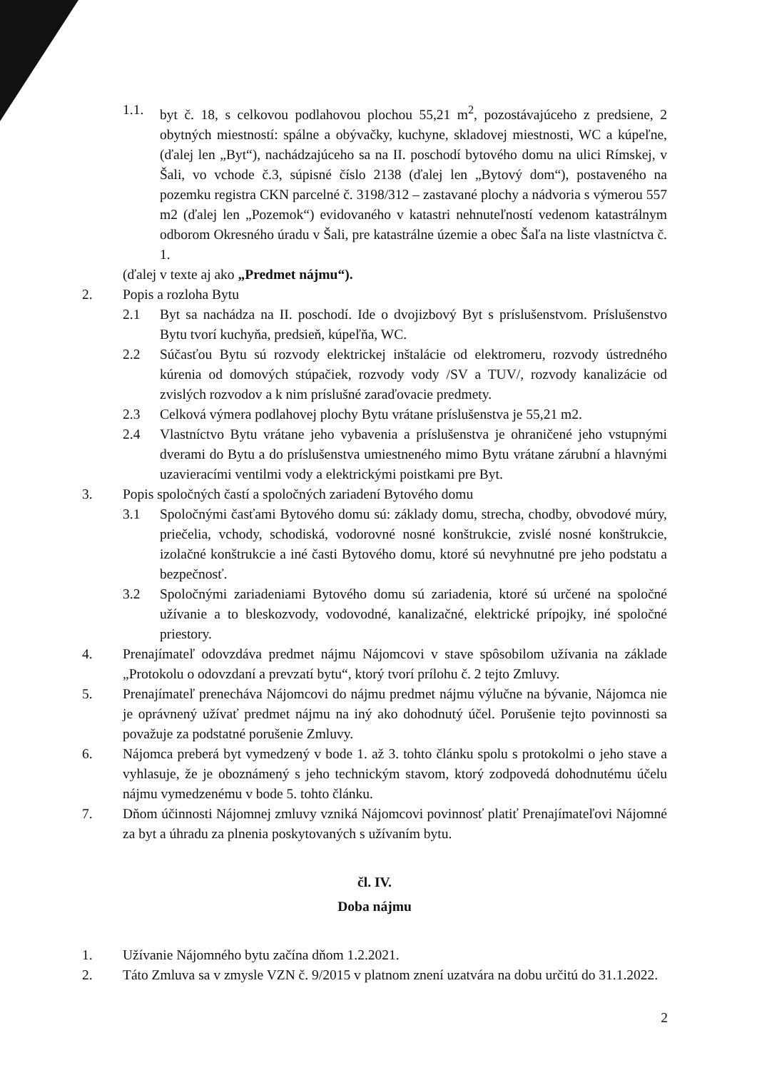1.1. byt č. 18, s celkovou podlahovou plochou 55,21 m<sup>2</sup>, pozostávajúceho z predsiene, 2 obytných miestností: spálne a obývačky, kuchyne, skladovej miestnosti, WC a kúpeľne, (ďalej len „Byt“), nachádzajúceho sa na II. poschodí bytového domu na ulici Rímskej, v Šali, vo vchode č.3, súpisné číslo 2138 (ďalej len „Bytový dom“), postaveného na pozemku registra CKN parcelné č. 3198/312 – zastavané plochy a nádvoria s výmerou 557 m2 (ďalej len „Pozemok“) evidovaného v katastri nehnuteľností vedenom katastrálnym odborom Okresného úradu v Šali, pre katastrálne územie a obec Šaľa na liste vlastníctva č. 1.
(ďalej v texte aj ako „Predmet nájmu“).
2. Popis a rozloha Bytu
2.1 Byt sa nachádza na II. poschodí. Ide o dvojizbový Byt s príslušenstvom. Príslušenstvo Bytu tvorí kuchyňa, predsieň, kúpeľňa, WC.
2.2 Súčasťou Bytu sú rozvody elektrickej inštalácie od elektromeru, rozvody ústredného kúrenia od domových stúpačiek, rozvody vody /SV a TUV/, rozvody kanalizácie od zvislých rozvodov a k nim príslušné zaraďovacie predmety.
2.3 Celková výmera podlahovej plochy Bytu vrátane príslušenstva je 55,21 m2.
2.4 Vlastníctvo Bytu vrátane jeho vybavenia a príslušenstva je ohraničené jeho vstupnými dverami do Bytu a do príslušenstva umiestneného mimo Bytu vrátane zárubní a hlavnými uzavieracími ventilmi vody a elektrickými poistkami pre Byt.
3. Popis spoločných častí a spoločných zariadení Bytového domu
3.1 Spoločnými časťami Bytového domu sú: základy domu, strecha, chodby, obvodové múry, priečelia, vchody, schodiská, vodorovné nosné konštrukcie, zvislé nosné konštrukcie, izolačné konštrukcie a iné časti Bytového domu, ktoré sú nevyhnutné pre jeho podstatu a bezpečnosť.
3.2 Spoločnými zariadeniami Bytového domu sú zariadenia, ktoré sú určené na spoločné užívanie a to bleskozvody, vodovodné, kanalizačné, elektrické prípojky, iné spoločné priestory.
4. Prenajímateľ odovzdáva predmet nájmu Nájomcovi v stave spôsobilom užívania na základe „Protokolu o odovzdaní a prevzatí bytu“, ktorý tvorí prílohu č. 2 tejto Zmluvy.
5. Prenajímateľ prenecháva Nájomcovi do nájmu predmet nájmu výlučne na bývanie, Nájomca nie je oprávnený užívať predmet nájmu na iný ako dohodnutý účel. Porušenie tejto povinnosti sa považuje za podstatné porušenie Zmluvy.
6. Nájomca preberá byt vymedzený v bode 1. až 3. tohto článku spolu s protokolmi o jeho stave a vyhlasuje, že je oboznámený s jeho technickým stavom, ktorý zodpovedá dohodnutému účelu nájmu vymedzenému v bode 5. tohto článku.
7. Dňom účinnosti Nájomnej zmluvy vzniká Nájomcovi povinnosť platiť Prenajímateľovi Nájomné za byt a úhradu za plnenia poskytovaných s užívaním bytu.
čl. IV.
Doba nájmu
1. Užívanie Nájomného bytu začína dňom 1.2.2021.
2. Táto Zmluva sa v zmysle VZN č. 9/2015 v platnom znení uzatvára na dobu určitú do 31.1.2022.
2